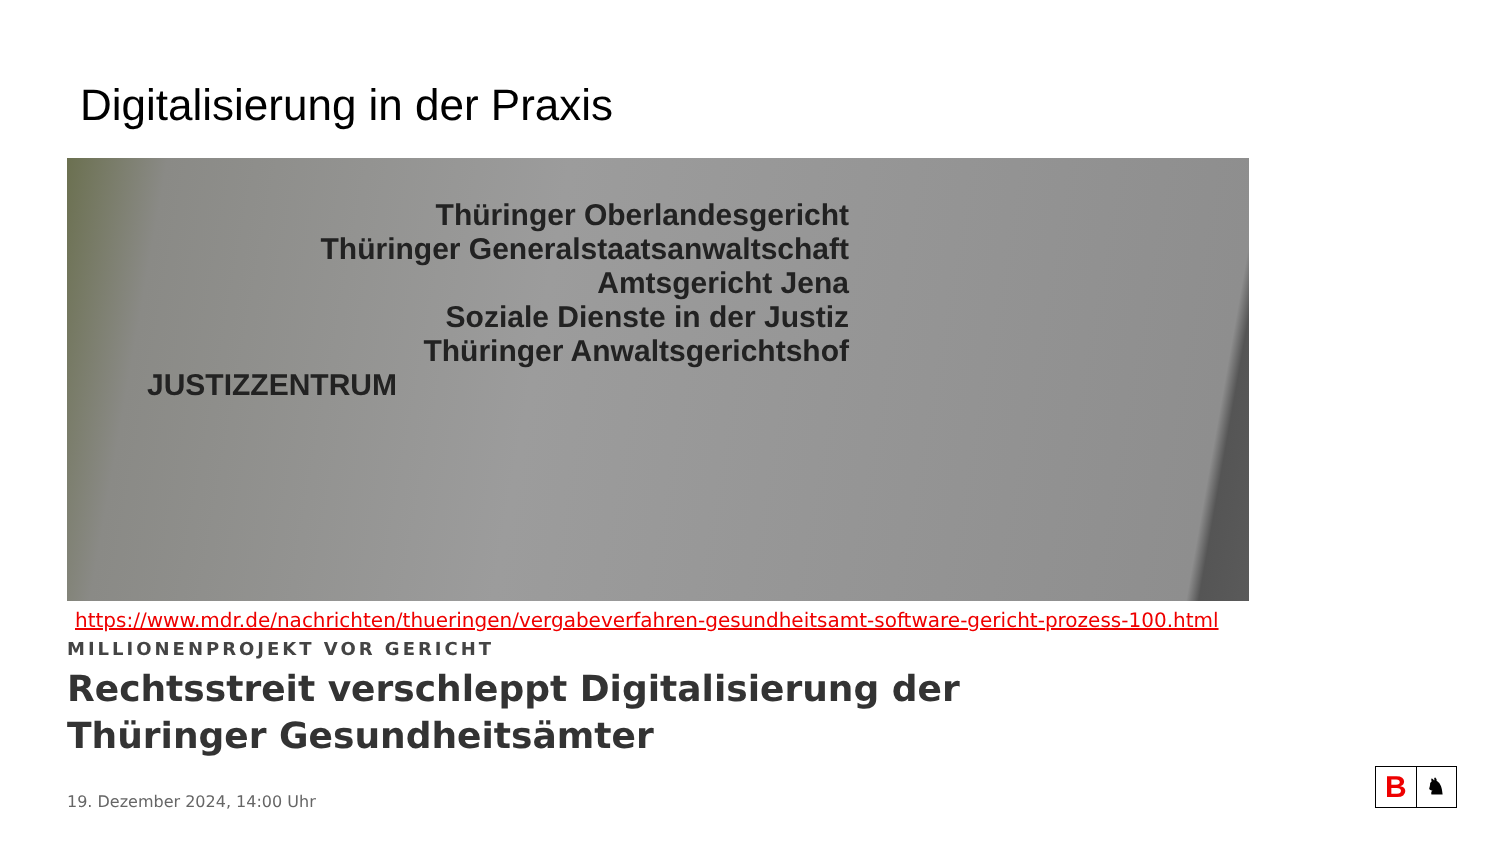Digitalisierung in der Praxis
Thüringer Oberlandesgericht
Thüringer Generalstaatsanwaltschaft
Amtsgericht Jena
Soziale Dienste in der Justiz
Thüringer Anwaltsgerichtshof
JUSTIZZENTRUM
https://www.mdr.de/nachrichten/thueringen/vergabeverfahren-gesundheitsamt-software-gericht-prozess-100.html
MILLIONENPROJEKT VOR GERICHT
Rechtsstreit verschleppt Digitalisierung der
Thüringer Gesundheitsämter
19. Dezember 2024, 14:00 Uhr
B
♞